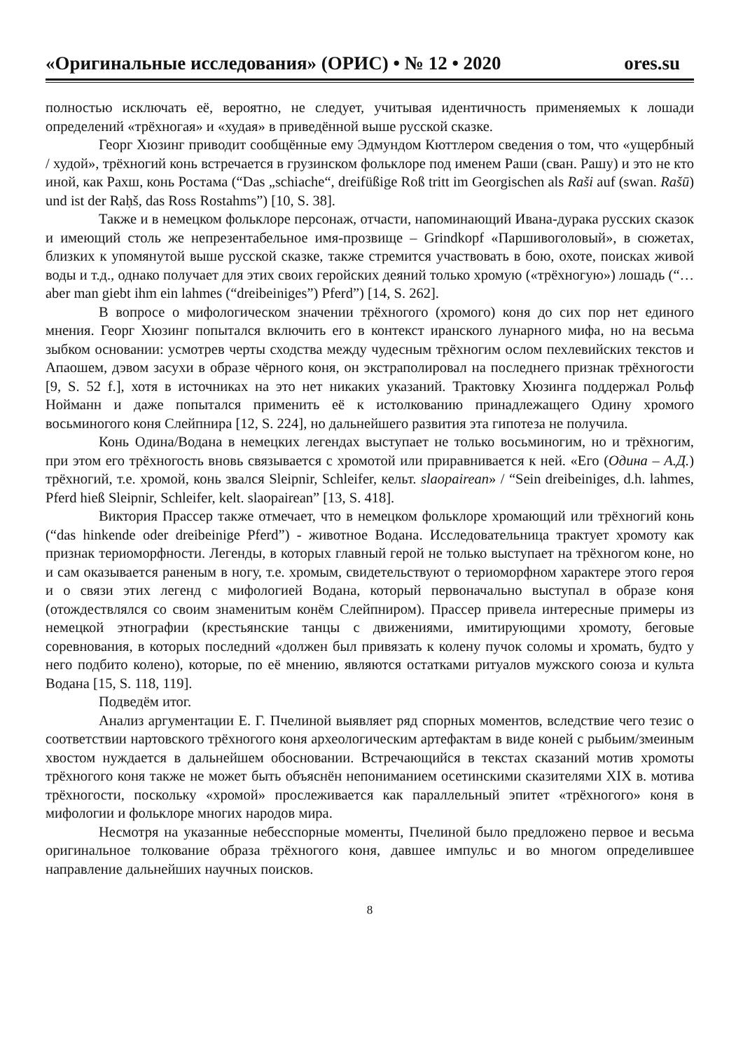«Оригинальные исследования» (ОРИС) • № 12 • 2020 ores.su
полностью исключать её, вероятно, не следует, учитывая идентичность применяемых к лошади определений «трёхногая» и «худая» в приведённой выше русской сказке.
Георг Хюзинг приводит сообщённые ему Эдмундом Кюттлером сведения о том, что «ущербный / худой», трёхногий конь встречается в грузинском фольклоре под именем Раши (сван. Рашу) и это не кто иной, как Рахш, конь Ростама (“Das „schiache“, dreifüßige Roß tritt im Georgischen als Raši auf (swan. Rašū) und ist der Raḥš, das Ross Rostahms”) [10, S. 38].
Также и в немецком фольклоре персонаж, отчасти, напоминающий Ивана-дурака русских сказок и имеющий столь же непрезентабельное имя-прозвище – Grindkopf «Паршивоголовый», в сюжетах, близких к упомянутой выше русской сказке, также стремится участвовать в бою, охоте, поисках живой воды и т.д., однако получает для этих своих геройских деяний только хромую («трёхногую») лошадь (“… aber man giebt ihm ein lahmes (“dreibeiniges”) Pferd”) [14, S. 262].
В вопросе о мифологическом значении трёхногого (хромого) коня до сих пор нет единого мнения. Георг Хюзинг попытался включить его в контекст иранского лунарного мифа, но на весьма зыбком основании: усмотрев черты сходства между чудесным трёхногим ослом пехлевийских текстов и Апаошем, дэвом засухи в образе чёрного коня, он экстраполировал на последнего признак трёхногости [9, S. 52 f.], хотя в источниках на это нет никаких указаний. Трактовку Хюзинга поддержал Рольф Нойманн и даже попытался применить её к истолкованию принадлежащего Одину хромого восьминогого коня Слейпнира [12, S. 224], но дальнейшего развития эта гипотеза не получила.
Конь Одина/Водана в немецких легендах выступает не только восьминогим, но и трёхногим, при этом его трёхногость вновь связывается с хромотой или приравнивается к ней. «Его (Одина – А.Д.) трёхногий, т.е. хромой, конь звался Sleipnir, Schleifer, кельт. slaopairean» / “Sein dreibeiniges, d.h. lahmes, Pferd hieß Sleipnir, Schleifer, kelt. slaopairean” [13, S. 418].
Виктория Прассер также отмечает, что в немецком фольклоре хромающий или трёхногий конь (“das hinkende oder dreibeinige Pferd”) - животное Водана. Исследовательница трактует хромоту как признак териоморфности. Легенды, в которых главный герой не только выступает на трёхногом коне, но и сам оказывается раненым в ногу, т.е. хромым, свидетельствуют о териоморфном характере этого героя и о связи этих легенд с мифологией Водана, который первоначально выступал в образе коня (отождествлялся со своим знаменитым конём Слейпниром). Прассер привела интересные примеры из немецкой этнографии (крестьянские танцы с движениями, имитирующими хромоту, беговые соревнования, в которых последний «должен был привязать к колену пучок соломы и хромать, будто у него подбито колено), которые, по её мнению, являются остатками ритуалов мужского союза и культа Водана [15, S. 118, 119].
Подведём итог.
Анализ аргументации Е. Г. Пчелиной выявляет ряд спорных моментов, вследствие чего тезис о соответствии нартовского трёхногого коня археологическим артефактам в виде коней с рыбьим/змеиным хвостом нуждается в дальнейшем обосновании. Встречающийся в текстах сказаний мотив хромоты трёхногого коня также не может быть объяснён непониманием осетинскими сказителями XIX в. мотива трёхногости, поскольку «хромой» прослеживается как параллельный эпитет «трёхногого» коня в мифологии и фольклоре многих народов мира.
Несмотря на указанные небесспорные моменты, Пчелиной было предложено первое и весьма оригинальное толкование образа трёхногого коня, давшее импульс и во многом определившее направление дальнейших научных поисков.
8